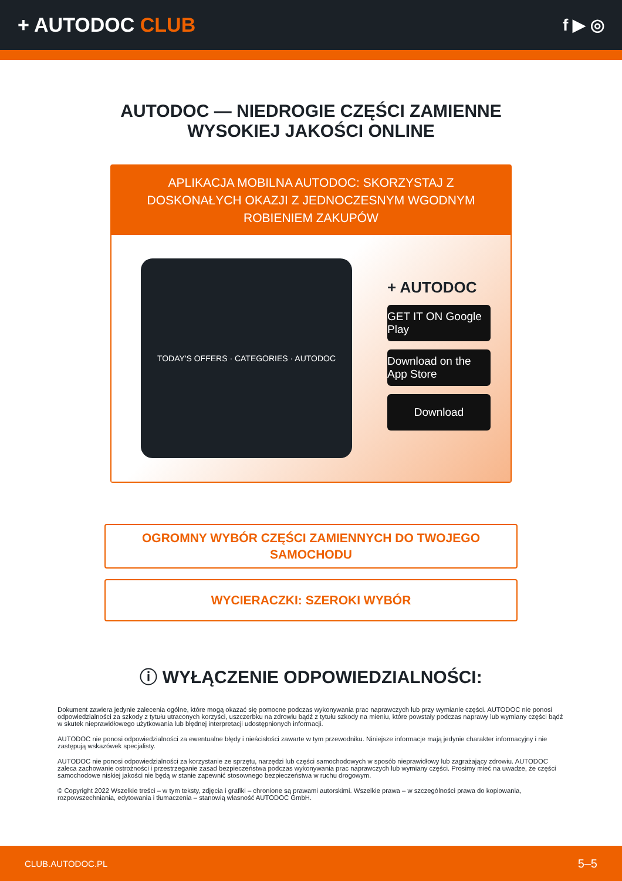+ AUTODOC CLUB
f ▶ ◎
AUTODOC — NIEDROGIE CZĘŚCI ZAMIENNE
WYSOKIEJ JAKOŚCI ONLINE
APLIKACJA MOBILNA AUTODOC: SKORZYSTAJ Z DOSKONAŁYCH OKAZJI Z JEDNOCZESNYM WGODNYM ROBIENIEM ZAKUPÓW
TODAY'S OFFERS · CATEGORIES · AUTODOC
+ AUTODOC
GET IT ON Google Play
Download on the App Store
Download
OGROMNY WYBÓR CZĘŚCI ZAMIENNYCH DO TWOJEGO SAMOCHODU
WYCIERACZKI: SZEROKI WYBÓR
ⓘ WYŁĄCZENIE ODPOWIEDZIALNOŚCI:
Dokument zawiera jedynie zalecenia ogólne, które mogą okazać się pomocne podczas wykonywania prac naprawczych lub przy wymianie części. AUTODOC nie ponosi odpowiedzialności za szkody z tytułu utraconych korzyści, uszczerbku na zdrowiu bądź z tytułu szkody na mieniu, które powstały podczas naprawy lub wymiany części bądź w skutek nieprawidłowego użytkowania lub błędnej interpretacji udostępnionych informacji.
AUTODOC nie ponosi odpowiedzialności za ewentualne błędy i nieścisłości zawarte w tym przewodniku. Niniejsze informacje mają jedynie charakter informacyjny i nie zastępują wskazówek specjalisty.
AUTODOC nie ponosi odpowiedzialności za korzystanie ze sprzętu, narzędzi lub części samochodowych w sposób nieprawidłowy lub zagrażający zdrowiu. AUTODOC zaleca zachowanie ostrożności i przestrzeganie zasad bezpieczeństwa podczas wykonywania prac naprawczych lub wymiany części. Prosimy mieć na uwadze, że części samochodowe niskiej jakości nie będą w stanie zapewnić stosownego bezpieczeństwa w ruchu drogowym.
© Copyright 2022 Wszelkie treści – w tym teksty, zdjęcia i grafiki – chronione są prawami autorskimi. Wszelkie prawa – w szczególności prawa do kopiowania, rozpowszechniania, edytowania i tłumaczenia – stanowią własność AUTODOC GmbH.
CLUB.AUTODOC.PL 5–5